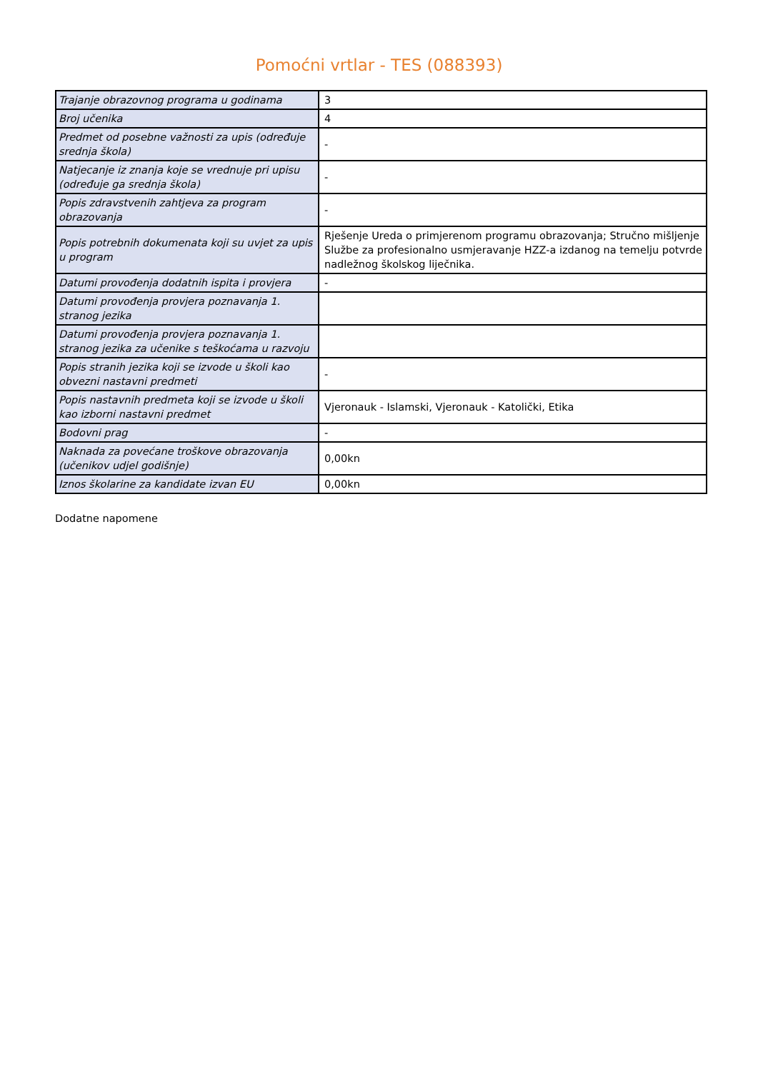Pomoćni vrtlar - TES (088393)
| Trajanje obrazovnog programa u godinama | 3 |
| Broj učenika | 4 |
| Predmet od posebne važnosti za upis (određuje srednja škola) | - |
| Natjecanje iz znanja koje se vrednuje pri upisu (određuje ga srednja škola) | - |
| Popis zdravstvenih zahtjeva za program obrazovanja | - |
| Popis potrebnih dokumenata koji su uvjet za upis u program | Rješenje Ureda o primjerenom programu obrazovanja; Stručno mišljenje Službe za profesionalno usmjeravanje HZZ-a izdanog na temelju potvrde nadležnog školskog liječnika. |
| Datumi provođenja dodatnih ispita i provjera | - |
| Datumi provođenja provjera poznavanja 1. stranog jezika | |
| Datumi provođenja provjera poznavanja 1. stranog jezika za učenike s teškoćama u razvoju | |
| Popis stranih jezika koji se izvode u školi kao obvezni nastavni predmeti | - |
| Popis nastavnih predmeta koji se izvode u školi kao izborni nastavni predmet | Vjeronauk - Islamski, Vjeronauk - Katolički, Etika |
| Bodovni prag | - |
| Naknada za povećane troškove obrazovanja (učenikov udjel godišnje) | 0,00kn |
| Iznos školarine za kandidate izvan EU | 0,00kn |
Dodatne napomene